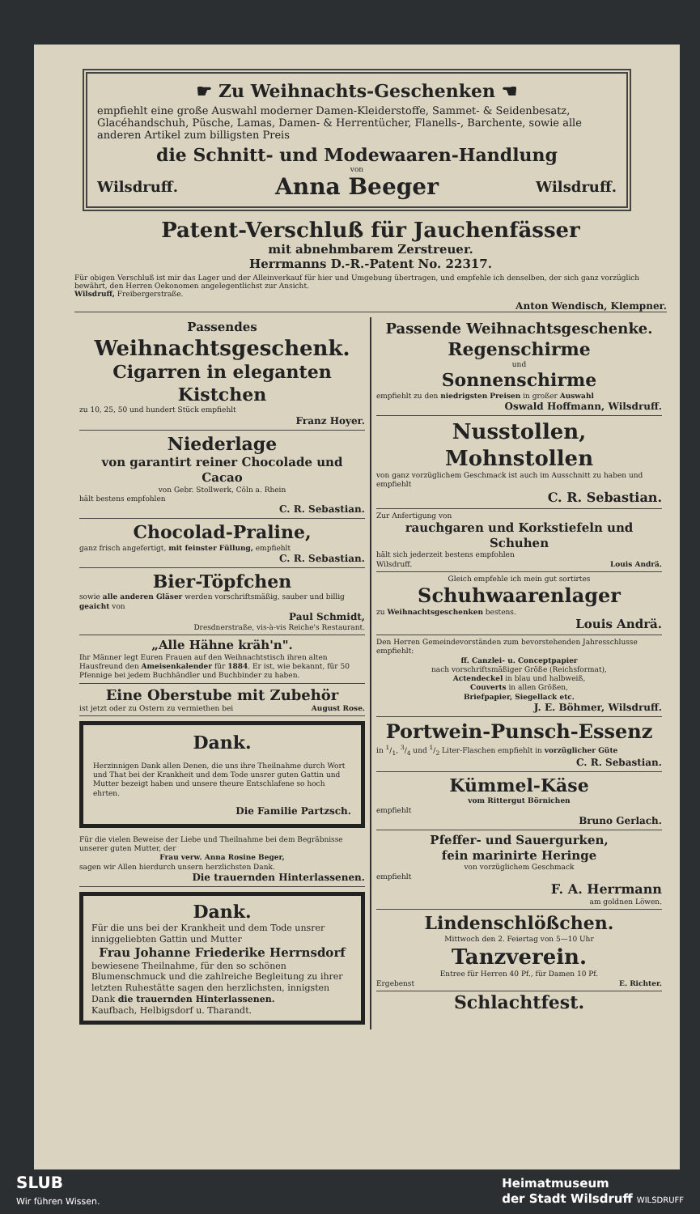☛ Zu Weihnachts-Geschenken ☚
empfiehlt eine große Auswahl moderner Damen-Kleiderstoffe, Sammet- & Seidenbesatz, Glacéhandschuh, Püsche, Lamas, Damen- & Herrentücher, Flanells-, Barchente, sowie alle anderen Artikel zum billigsten Preis
die Schnitt- und Modewaaren-Handlung
von
Wilsdruff. Anna Beeger Wilsdruff.
Patent-Verschluß für Jauchenfässer
mit abnehmbarem Zerstreuer.
Herrmanns D.-R.-Patent No. 22317.
Für obigen Verschluß ist mir das Lager und der Alleinverkauf für hier und Umgebung übertragen, und empfehle ich denselben, der sich ganz vorzüglich bewährt, den Herren Oekonomen angelegentlichst zur Ansicht.
Wilsdruff, Freibergerstraße.
Anton Wendisch, Klempner.
Passendes
Weihnachtsgeschenk.
Cigarren in eleganten Kistchen
zu 10, 25, 50 und hundert Stück empfiehlt
Franz Hoyer.
Niederlage
von garantirt reiner Chocolade und Cacao
von Gebr. Stollwerk, Cöln a. Rhein
hält bestens empfohlen
C. R. Sebastian.
Chocolad-Praline,
ganz frisch angefertigt, mit feinster Füllung, empfiehlt
C. R. Sebastian.
Bier-Töpfchen
sowie alle anderen Gläser werden vorschriftsmäßig, sauber und billig geaicht von
Paul Schmidt,
Dresdnerstraße, vis-à-vis Reiche's Restaurant.
„Alle Hähne kräh'n".
Ihr Männer legt Euren Frauen auf den Weihnachtstisch ihren alten Hausfreund den Ameisenkalender für 1884. Er ist, wie bekannt, für 50 Pfennige bei jedem Buchhändler und Buchbinder zu haben.
Eine Oberstube mit Zubehör
ist jetzt oder zu Ostern zu vermiethen bei August Rose.
Dank.
Herzinnigen Dank allen Denen, die uns ihre Theilnahme durch Wort und That bei der Krankheit und dem Tode unsrer guten Gattin und Mutter bezeigt haben und unsere theure Entschlafene so hoch ehrten.
Die Familie Partzsch.
Für die vielen Beweise der Liebe und Theilnahme bei dem Begräbnisse unserer guten Mutter, der
Frau verw. Anna Rosine Beger,
sagen wir Allen hierdurch unsern herzlichsten Dank.
Die trauernden Hinterlassenen.
Dank.
Für die uns bei der Krankheit und dem Tode unsrer inniggeliebten Gattin und Mutter
Frau Johanne Friederike Herrnsdorf
bewiesene Theilnahme, für den so schönen Blumenschmuck und die zahlreiche Begleitung zu ihrer letzten Ruhestätte sagen den herzlichsten, innigsten Dank die trauernden Hinterlassenen.
Kaufbach, Helbigsdorf u. Tharandt.
Passende Weihnachtsgeschenke.
Regenschirme
und
Sonnenschirme
empfiehlt zu den niedrigsten Preisen in großer Auswahl
Oswald Hoffmann, Wilsdruff.
Nusstollen,
Mohnstollen
von ganz vorzüglichem Geschmack ist auch im Ausschnitt zu haben und empfiehlt
C. R. Sebastian.
Zur Anfertigung von
rauchgaren und Korkstiefeln und Schuhen
hält sich jederzeit bestens empfohlen
Wilsdruff. Louis Andrä.
Gleich empfehle ich mein gut sortirtes
Schuhwaarenlager
zu Weihnachtsgeschenken bestens.
Louis Andrä.
Den Herren Gemeindevorständen zum bevorstehenden Jahresschlusse empfiehlt:
ff. Canzlei- u. Conceptpapier
nach vorschriftsmäßiger Größe (Reichsformat),
Actendeckel in blau und halbweiß,
Couverts in allen Größen,
Briefpapier, Siegellack etc.
J. E. Böhmer, Wilsdruff.
Portwein-Punsch-Essenz
in 1/1, 3/4 und 1/2 Liter-Flaschen empfiehlt in vorzüglicher Güte
C. R. Sebastian.
Kümmel-Käse
vom Rittergut Börnichen
empfiehlt
Bruno Gerlach.
Pfeffer- und Sauergurken,
fein marinirte Heringe
von vorzüglichem Geschmack
empfiehlt
F. A. Herrmann
am goldnen Löwen.
Lindenschlößchen.
Mittwoch den 2. Feiertag von 5—10 Uhr
Tanzverein.
Entree für Herren 40 Pf., für Damen 10 Pf.
Ergebenst E. Richter.
Schlachtfest.
SLUB
Wir führen Wissen.
Heimatmuseum
der Stadt Wilsdruff WILSDRUFF